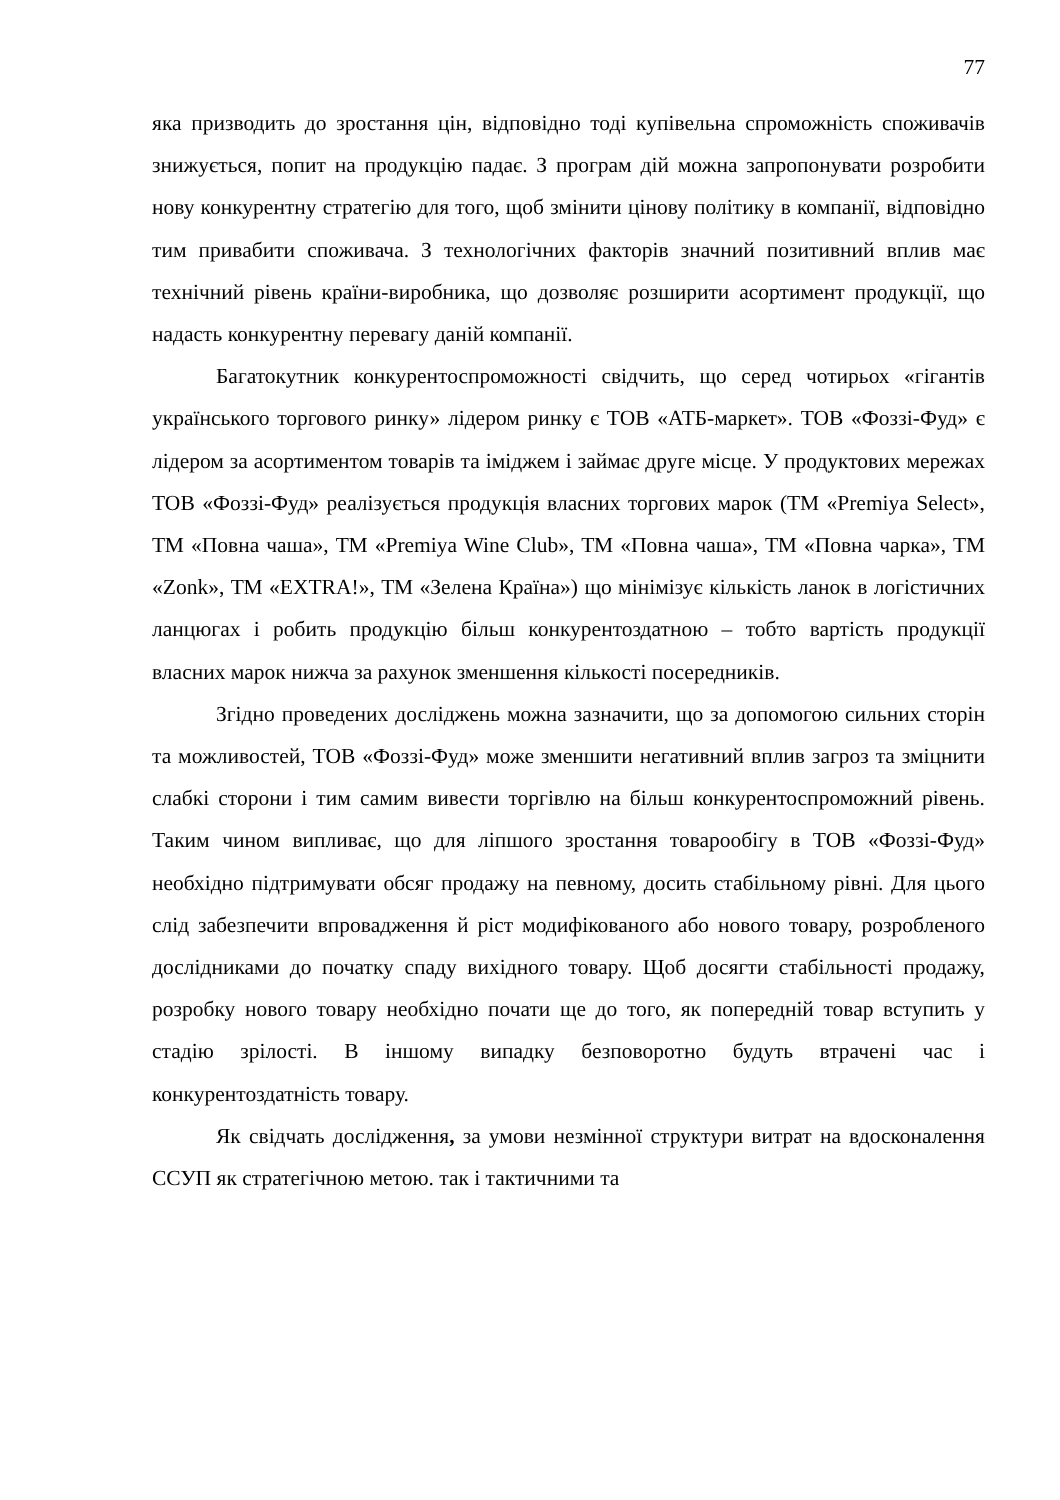77
яка призводить до зростання цін, відповідно тоді купівельна спроможність споживачів знижується, попит на продукцію падає. З програм дій можна запропонувати розробити нову конкурентну стратегію для того, щоб змінити цінову політику в компанії, відповідно тим привабити споживача. З технологічних факторів значний позитивний вплив має технічний рівень країни-виробника, що дозволяє розширити асортимент продукції, що надасть конкурентну перевагу даній компанії.
Багатокутник конкурентоспроможності свідчить, що серед чотирьох «гігантів українського торгового ринку» лідером ринку є ТОВ «АТБ-маркет». ТОВ «Фоззі-Фуд» є лідером за асортиментом товарів та іміджем і займає друге місце. У продуктових мережах ТОВ «Фоззі-Фуд» реалізується продукція власних торгових марок (ТМ «Premiya Select», ТМ «Повна чаша», ТМ «Premiya Wine Club», ТМ «Повна чаша», ТМ «Повна чарка», ТМ «Zonk», ТМ «EXTRA!», ТМ «Зелена Країна») що мінімізує кількість ланок в логістичних ланцюгах і робить продукцію більш конкурентоздатною – тобто вартість продукції власних марок нижча за рахунок зменшення кількості посередників.
Згідно проведених досліджень можна зазначити, що за допомогою сильних сторін та можливостей, ТОВ «Фоззі-Фуд» може зменшити негативний вплив загроз та зміцнити слабкі сторони і тим самим вивести торгівлю на більш конкурентоспроможний рівень. Таким чином випливає, що для ліпшого зростання товарообігу в ТОВ «Фоззі-Фуд» необхідно підтримувати обсяг продажу на певному, досить стабільному рівні. Для цього слід забезпечити впровадження й ріст модифікованого або нового товару, розробленого дослідниками до початку спаду вихідного товару. Щоб досягти стабільності продажу, розробку нового товару необхідно почати ще до того, як попередній товар вступить у стадію зрілості. В іншому випадку безповоротно будуть втрачені час і конкурентоздатність товару.
Як свідчать дослідження, за умови незмінної структури витрат на вдосконалення ССУП як стратегічною метою. так і тактичними та